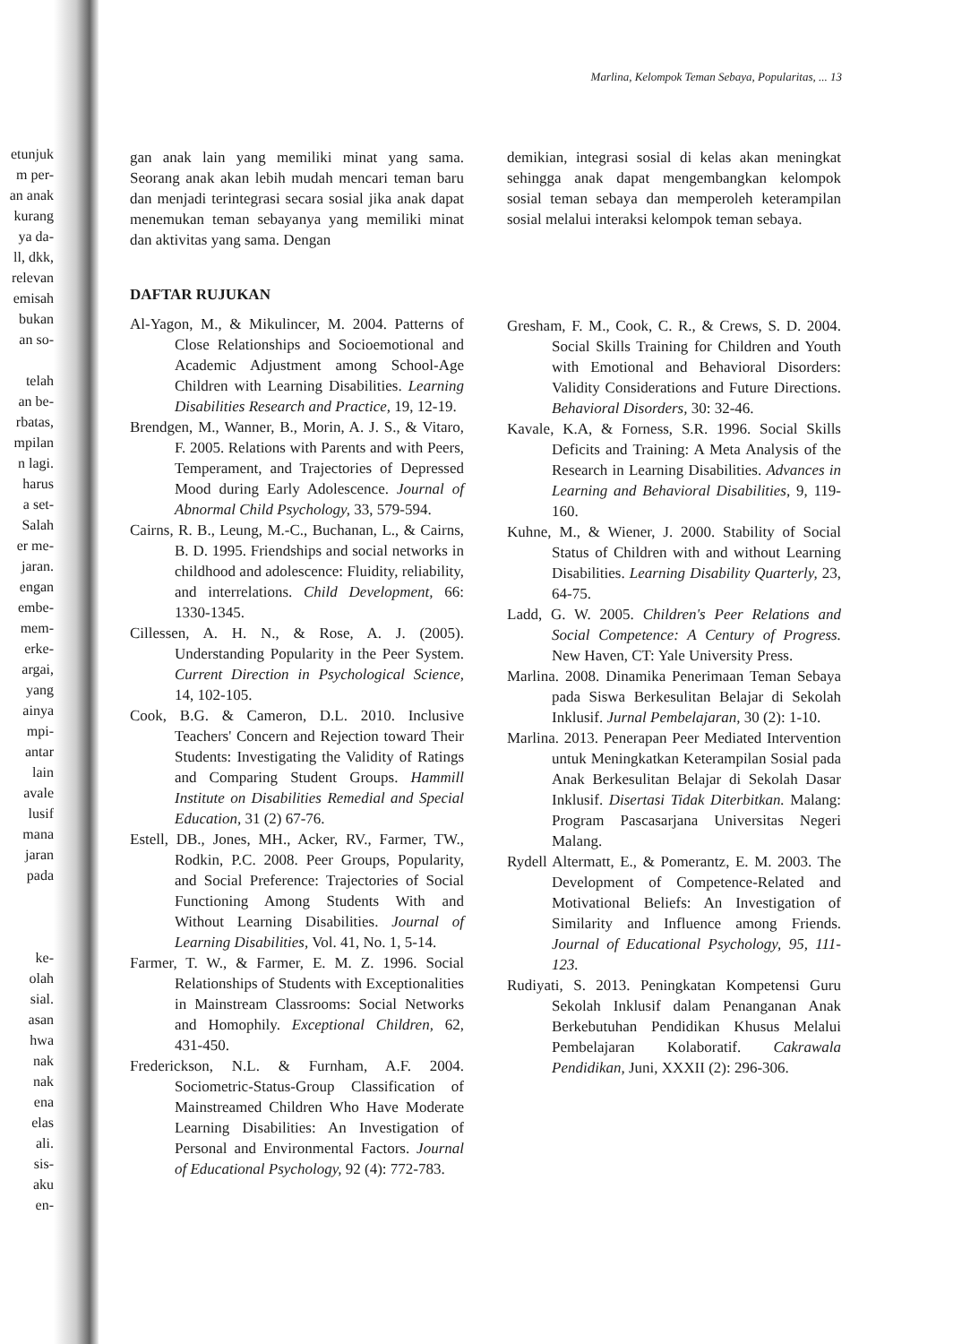etunjuk
m per-
an anak
kurang
ya da-
ll, dkk,
relevan
emisah
bukan
an so-
telah
an be-
rbatas,
mpilan
n lagi.
harus
a set-
Salah
er me-
jaran.
engan
embe-
mem-
erke-
argai,
yang
ainya
mpi-
antar
lain
avale
lusif
mana
jaran
pada
ke-
olah
sial.
asan
hwa
nak
nak
ena
elas
ali.
sis-
aku
en-
Marlina, Kelompok Teman Sebaya, Popularitas, ... 13
gan anak lain yang memiliki minat yang sama. Seorang anak akan lebih mudah mencari teman baru dan menjadi terintegrasi secara sosial jika anak dapat menemukan teman sebayanya yang memiliki minat dan aktivitas yang sama. Dengan
DAFTAR RUJUKAN
Al-Yagon, M., & Mikulincer, M. 2004. Patterns of Close Relationships and Socioemotional and Academic Adjustment among School-Age Children with Learning Disabilities. Learning Disabilities Research and Practice, 19, 12-19.
Brendgen, M., Wanner, B., Morin, A. J. S., & Vitaro, F. 2005. Relations with Parents and with Peers, Temperament, and Trajectories of Depressed Mood during Early Adolescence. Journal of Abnormal Child Psychology, 33, 579-594.
Cairns, R. B., Leung, M.-C., Buchanan, L., & Cairns, B. D. 1995. Friendships and social networks in childhood and adolescence: Fluidity, reliability, and interrelations. Child Development, 66: 1330-1345.
Cillessen, A. H. N., & Rose, A. J. (2005). Understanding Popularity in the Peer System. Current Direction in Psychological Science, 14, 102-105.
Cook, B.G. & Cameron, D.L. 2010. Inclusive Teachers' Concern and Rejection toward Their Students: Investigating the Validity of Ratings and Comparing Student Groups. Hammill Institute on Disabilities Remedial and Special Education, 31 (2) 67-76.
Estell, DB., Jones, MH., Acker, RV., Farmer, TW., Rodkin, P.C. 2008. Peer Groups, Popularity, and Social Preference: Trajectories of Social Functioning Among Students With and Without Learning Disabilities. Journal of Learning Disabilities, Vol. 41, No. 1, 5-14.
Farmer, T. W., & Farmer, E. M. Z. 1996. Social Relationships of Students with Exceptionalities in Mainstream Classrooms: Social Networks and Homophily. Exceptional Children, 62, 431-450.
Frederickson, N.L. & Furnham, A.F. 2004. Sociometric-Status-Group Classification of Mainstreamed Children Who Have Moderate Learning Disabilities: An Investigation of Personal and Environmental Factors. Journal of Educational Psychology, 92 (4): 772-783.
demikian, integrasi sosial di kelas akan meningkat sehingga anak dapat mengembangkan kelompok sosial teman sebaya dan memperoleh keterampilan sosial melalui interaksi kelompok teman sebaya.
Gresham, F. M., Cook, C. R., & Crews, S. D. 2004. Social Skills Training for Children and Youth with Emotional and Behavioral Disorders: Validity Considerations and Future Directions. Behavioral Disorders, 30: 32-46.
Kavale, K.A, & Forness, S.R. 1996. Social Skills Deficits and Training: A Meta Analysis of the Research in Learning Disabilities. Advances in Learning and Behavioral Disabilities, 9, 119-160.
Kuhne, M., & Wiener, J. 2000. Stability of Social Status of Children with and without Learning Disabilities. Learning Disability Quarterly, 23, 64-75.
Ladd, G. W. 2005. Children's Peer Relations and Social Competence: A Century of Progress. New Haven, CT: Yale University Press.
Marlina. 2008. Dinamika Penerimaan Teman Sebaya pada Siswa Berkesulitan Belajar di Sekolah Inklusif. Jurnal Pembelajaran, 30 (2): 1-10.
Marlina. 2013. Penerapan Peer Mediated Intervention untuk Meningkatkan Keterampilan Sosial pada Anak Berkesulitan Belajar di Sekolah Dasar Inklusif. Disertasi Tidak Diterbitkan. Malang: Program Pascasarjana Universitas Negeri Malang.
Rydell Altermatt, E., & Pomerantz, E. M. 2003. The Development of Competence-Related and Motivational Beliefs: An Investigation of Similarity and Influence among Friends. Journal of Educational Psychology, 95, 111-123.
Rudiyati, S. 2013. Peningkatan Kompetensi Guru Sekolah Inklusif dalam Penanganan Anak Berkebutuhan Pendidikan Khusus Melalui Pembelajaran Kolaboratif. Cakrawala Pendidikan, Juni, XXXII (2): 296-306.